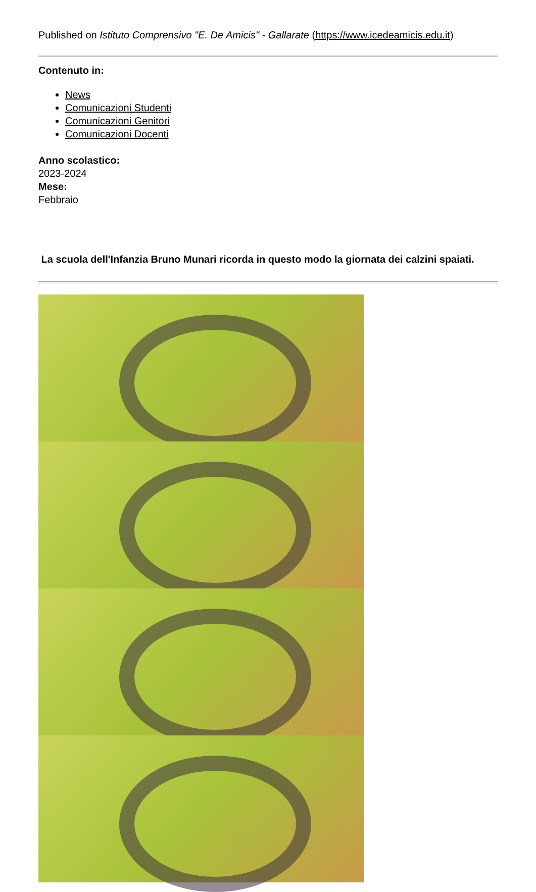Published on Istituto Comprensivo "E. De Amicis" - Gallarate (https://www.icedeamicis.edu.it)
Contenuto in:
News
Comunicazioni Studenti
Comunicazioni Genitori
Comunicazioni Docenti
Anno scolastico:
2023-2024
Mese:
Febbraio
La scuola dell'Infanzia Bruno Munari ricorda in questo modo la giornata dei calzini spaiati.